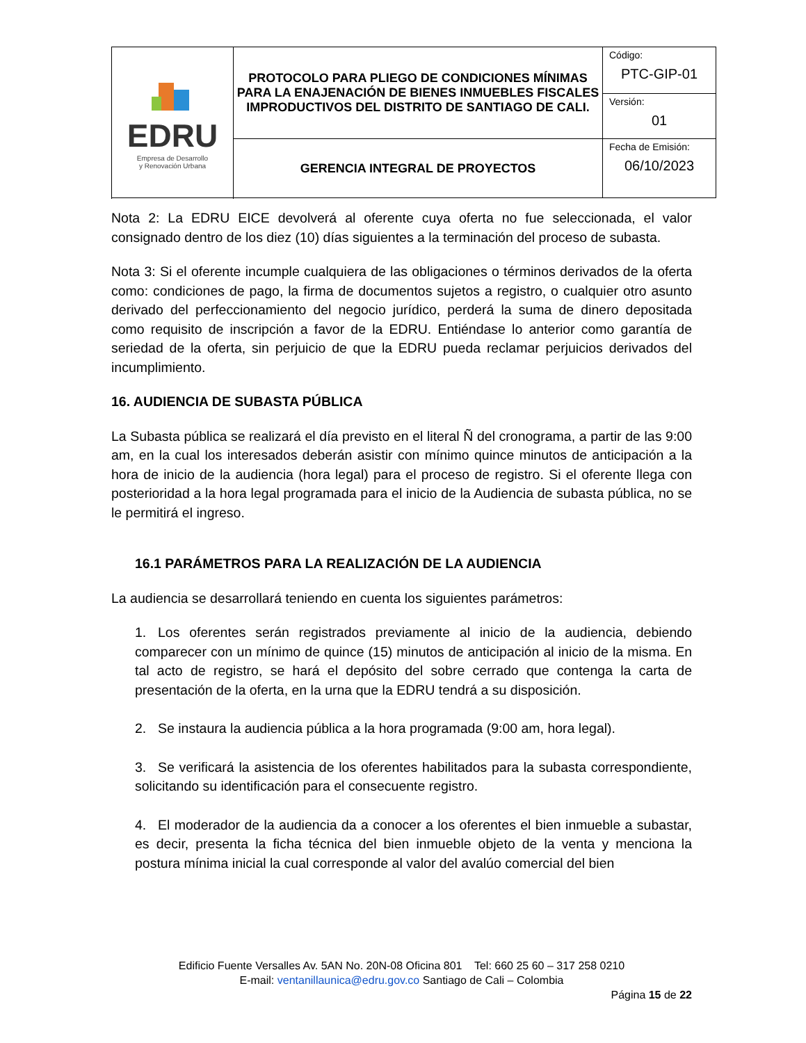| EDRU Empresa de Desarrollo y Renovación Urbana | PROTOCOLO PARA PLIEGO DE CONDICIONES MÍNIMAS PARA LA ENAJENACIÓN DE BIENES INMUEBLES FISCALES IMPRODUCTIVOS DEL DISTRITO DE SANTIAGO DE CALI. | Código: PTC-GIP-01 |
| | | Versión: 01 |
| | GERENCIA INTEGRAL DE PROYECTOS | Fecha de Emisión: 06/10/2023 |
Nota 2: La EDRU EICE devolverá al oferente cuya oferta no fue seleccionada, el valor consignado dentro de los diez (10) días siguientes a la terminación del proceso de subasta.
Nota 3: Si el oferente incumple cualquiera de las obligaciones o términos derivados de la oferta como: condiciones de pago, la firma de documentos sujetos a registro, o cualquier otro asunto derivado del perfeccionamiento del negocio jurídico, perderá la suma de dinero depositada como requisito de inscripción a favor de la EDRU. Entiéndase lo anterior como garantía de seriedad de la oferta, sin perjuicio de que la EDRU pueda reclamar perjuicios derivados del incumplimiento.
16. AUDIENCIA DE SUBASTA PÚBLICA
La Subasta pública se realizará el día previsto en el literal Ñ del cronograma, a partir de las 9:00 am, en la cual los interesados deberán asistir con mínimo quince minutos de anticipación a la hora de inicio de la audiencia (hora legal) para el proceso de registro. Si el oferente llega con posterioridad a la hora legal programada para el inicio de la Audiencia de subasta pública, no se le permitirá el ingreso.
16.1 PARÁMETROS PARA LA REALIZACIÓN DE LA AUDIENCIA
La audiencia se desarrollará teniendo en cuenta los siguientes parámetros:
1. Los oferentes serán registrados previamente al inicio de la audiencia, debiendo comparecer con un mínimo de quince (15) minutos de anticipación al inicio de la misma. En tal acto de registro, se hará el depósito del sobre cerrado que contenga la carta de presentación de la oferta, en la urna que la EDRU tendrá a su disposición.
2. Se instaura la audiencia pública a la hora programada (9:00 am, hora legal).
3. Se verificará la asistencia de los oferentes habilitados para la subasta correspondiente, solicitando su identificación para el consecuente registro.
4. El moderador de la audiencia da a conocer a los oferentes el bien inmueble a subastar, es decir, presenta la ficha técnica del bien inmueble objeto de la venta y menciona la postura mínima inicial la cual corresponde al valor del avalúo comercial del bien
Edificio Fuente Versalles Av. 5AN No. 20N-08 Oficina 801 Tel: 660 25 60 – 317 258 0210
E-mail: ventanillaunica@edru.gov.co Santiago de Cali – Colombia
Página 15 de 22